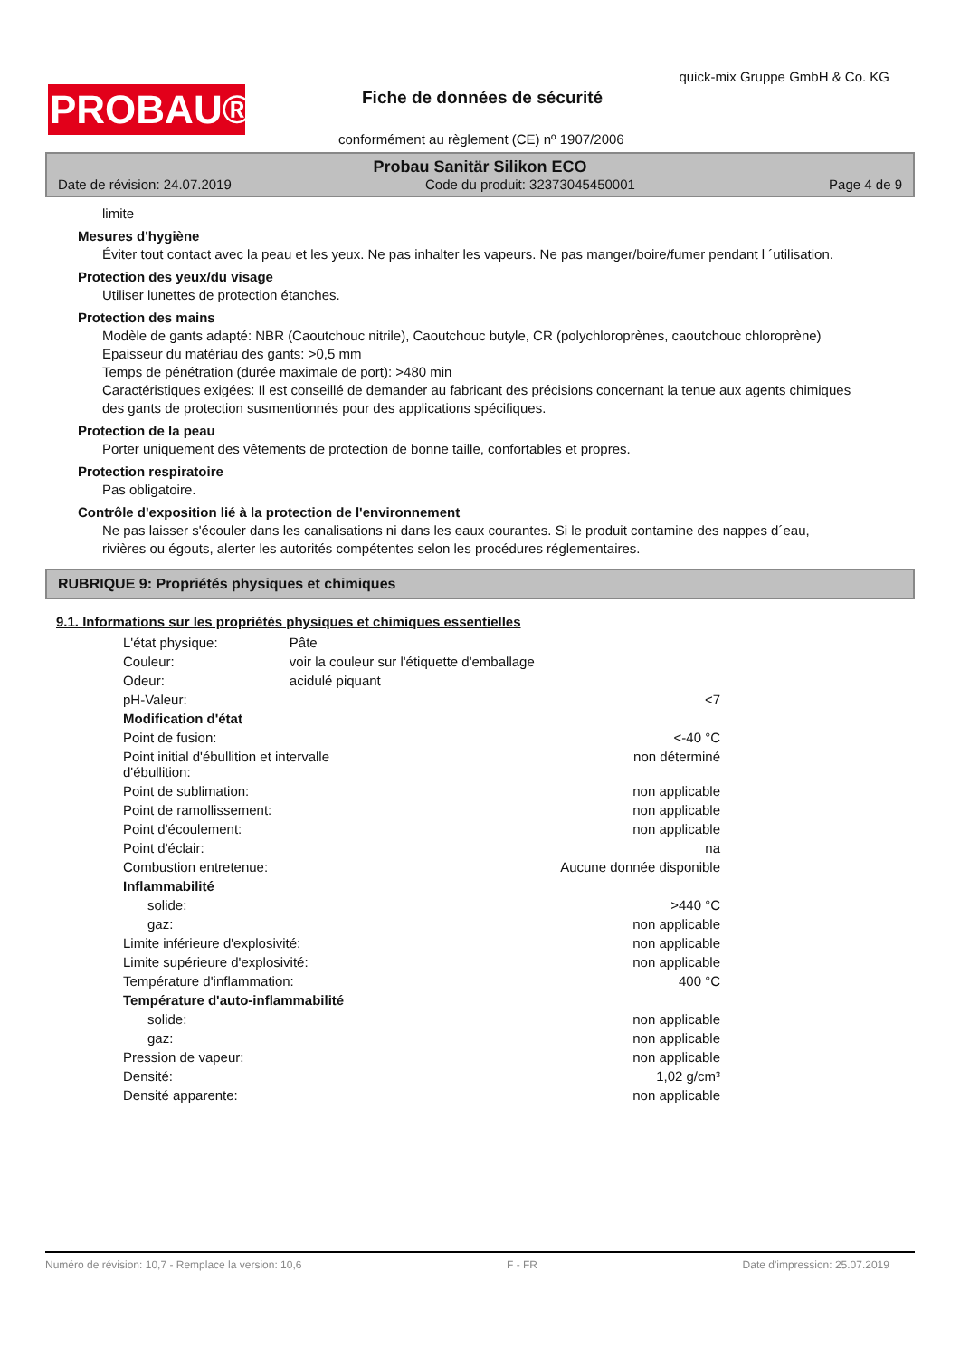PROBAU®
quick-mix Gruppe GmbH & Co. KG
Fiche de données de sécurité
conformément au règlement (CE) nº 1907/2006
Probau Sanitär Silikon ECO
Date de révision: 24.07.2019 Code du produit: 32373045450001 Page 4 de 9
limite
Mesures d'hygiène
Éviter tout contact avec la peau et les yeux. Ne pas inhalter les vapeurs. Ne pas manger/boire/fumer pendant l ´utilisation.
Protection des yeux/du visage
Utiliser lunettes de protection étanches.
Protection des mains
Modèle de gants adapté: NBR (Caoutchouc nitrile), Caoutchouc butyle, CR (polychloroprènes, caoutchouc chloroprène)
Epaisseur du matériau des gants: >0,5 mm
Temps de pénétration (durée maximale de port): >480 min
Caractéristiques exigées: Il est conseillé de demander au fabricant des précisions concernant la tenue aux agents chimiques des gants de protection susmentionnés pour des applications spécifiques.
Protection de la peau
Porter uniquement des vêtements de protection de bonne taille, confortables et propres.
Protection respiratoire
Pas obligatoire.
Contrôle d'exposition lié à la protection de l'environnement
Ne pas laisser s'écouler dans les canalisations ni dans les eaux courantes. Si le produit contamine des nappes d´eau, rivières ou égouts, alerter les autorités compétentes selon les procédures réglementaires.
RUBRIQUE 9: Propriétés physiques et chimiques
9.1. Informations sur les propriétés physiques et chimiques essentielles
| L'état physique: | Pâte |
| Couleur: | voir la couleur sur l'étiquette d'emballage |
| Odeur: | acidulé piquant |
| pH-Valeur: | <7 |
| Modification d'état | |
| Point de fusion: | <-40 °C |
| Point initial d'ébullition et intervalle d'ébullition: | non déterminé |
| Point de sublimation: | non applicable |
| Point de ramollissement: | non applicable |
| Point d'écoulement: | non applicable |
| Point d'éclair: | na |
| Combustion entretenue: | Aucune donnée disponible |
| Inflammabilité | |
| solide: | >440 °C |
| gaz: | non applicable |
| Limite inférieure d'explosivité: | non applicable |
| Limite supérieure d'explosivité: | non applicable |
| Température d'inflammation: | 400 °C |
| Température d'auto-inflammabilité | |
| solide: | non applicable |
| gaz: | non applicable |
| Pression de vapeur: | non applicable |
| Densité: | 1,02 g/cm³ |
| Densité apparente: | non applicable |
Numéro de révision: 10,7 - Remplace la version: 10,6 F - FR Date d'impression: 25.07.2019